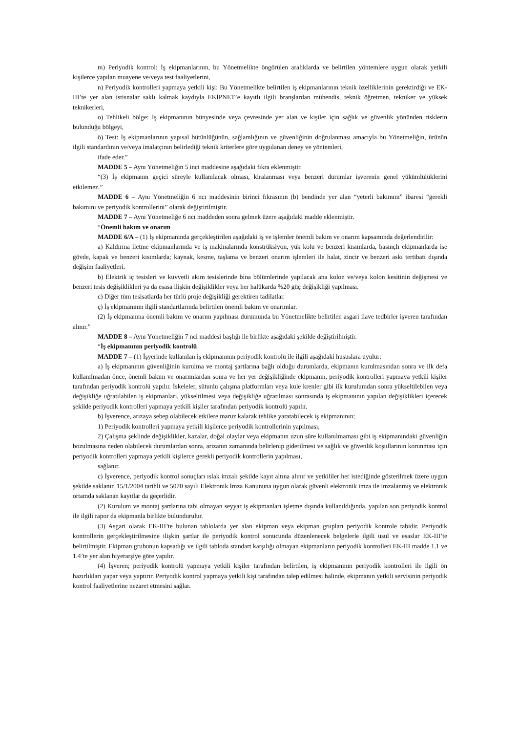m) Periyodik kontrol: İş ekipmanlarının, bu Yönetmelikte öngörülen aralıklarda ve belirtilen yöntemlere uygun olarak yetkili kişilerce yapılan muayene ve/veya test faaliyetlerini,
n) Periyodik kontrolleri yapmaya yetkili kişi: Bu Yönetmelikte belirtilen iş ekipmanlarının teknik özelliklerinin gerektirdiği ve EK-III’te yer alan istisnalar saklı kalmak kaydıyla EKİPNET’e kayıtlı ilgili branşlardan mühendis, teknik öğretmen, tekniker ve yüksek teknikerleri,
o) Tehlikeli bölge: İş ekipmanının bünyesinde veya çevresinde yer alan ve kişiler için sağlık ve güvenlik yönünden risklerin bulunduğu bölgeyi,
ö) Test: İş ekipmanlarının yapısal bütünlüğünün, sağlamlığının ve güvenliğinin doğrulanması amacıyla bu Yönetmeliğin, ürünün ilgili standardının ve/veya imalatçının belirlediği teknik kriterlere göre uygulanan deney ve yöntemleri,
ifade eder.”
MADDE 5 – Aynı Yönetmeliğin 5 inci maddesine aşağıdaki fıkra eklenmiştir.
“(3) İş ekipmanın geçici süreyle kullanılacak olması, kiralanması veya benzeri durumlar işverenin genel yükümlülüklerini etkilemez.”
MADDE 6 – Aynı Yönetmeliğin 6 ncı maddesinin birinci fıkrasının (b) bendinde yer alan “yeterli bakımını” ibaresi “gerekli bakımını ve periyodik kontrollerini” olarak değiştirilmiştir.
MADDE 7 – Aynı Yönetmeliğe 6 ncı maddeden sonra gelmek üzere aşağıdaki madde eklenmiştir.
“Önemli bakım ve onarım
MADDE 6/A – (1) İş ekipmanında gerçekleştirilen aşağıdaki iş ve işlemler önemli bakım ve onarım kapsamında değerlendirilir:
a) Kaldırma iletme ekipmanlarında ve iş makinalarında konstrüksiyon, yük kolu ve benzeri kısımlarda, basınçlı ekipmanlarda ise gövde, kapak ve benzeri kısımlarda; kaynak, kesme, taşlama ve benzeri onarım işlemleri ile halat, zincir ve benzeri askı tertibatı dışında değişim faaliyetleri.
b) Elektrik iç tesisleri ve kuvvetli akım tesislerinde bina bölümlerinde yapılacak ana kolon ve/veya kolon kesitinin değişmesi ve benzeri tesis değişiklikleri ya da esasa ilişkin değişiklikler veya her halükarda %20 güç değişikliği yapılması.
c) Diğer tüm tesisatlarda her türlü proje değişikliği gerektiren tadilatlar.
ç) İş ekipmanının ilgili standartlarında belirtilen önemli bakım ve onarımlar.
(2) İş ekipmanına önemli bakım ve onarım yapılması durumunda bu Yönetmelikte belirtilen asgari ilave tedbirler işveren tarafından alınır.”
MADDE 8 – Aynı Yönetmeliğin 7 nci maddesi başlığı ile birlikte aşağıdaki şekilde değiştirilmiştir.
“İş ekipmanının periyodik kontrolü
MADDE 7 – (1) İşyerinde kullanılan iş ekipmanının periyodik kontrolü ile ilgili aşağıdaki hususlara uyulur:
a) İş ekipmanının güvenliğinin kurulma ve montaj şartlarına bağlı olduğu durumlarda, ekipmanın kurulmasından sonra ve ilk defa kullanılmadan önce, önemli bakım ve onarımlardan sonra ve her yer değişikliğinde ekipmanın, periyodik kontrolleri yapmaya yetkili kişiler tarafından periyodik kontrolü yapılır. İskeleler, sütunlu çalışma platformları veya kule krenler gibi ilk kurulumdan sonra yükseltilebilen veya değişikliğe uğratılabilen iş ekipmanları, yükseltilmesi veya değişikliğe uğratılması sonrasında iş ekipmanının yapılan değişiklikleri içerecek şekilde periyodik kontrolleri yapmaya yetkili kişiler tarafından periyodik kontrolü yapılır.
b) İşverence, arızaya sebep olabilecek etkilere maruz kalarak tehlike yaratabilecek iş ekipmanının;
1) Periyodik kontrolleri yapmaya yetkili kişilerce periyodik kontrollerinin yapılması,
2) Çalışma şeklinde değişiklikler, kazalar, doğal olaylar veya ekipmanın uzun süre kullanılmaması gibi iş ekipmanındaki güvenliğin bozulmasına neden olabilecek durumlardan sonra, arızanın zamanında belirlenip giderilmesi ve sağlık ve güvenlik koşullarının korunması için periyodik kontrolleri yapmaya yetkili kişilerce gerekli periyodik kontrollerin yapılması,
sağlanır.
c) İşverence, periyodik kontrol sonuçları ıslak imzalı şekilde kayıt altına alınır ve yetkililer her istediğinde gösterilmek üzere uygun şekilde saklanır. 15/1/2004 tarihli ve 5070 sayılı Elektronik İmza Kanununa uygun olarak güvenli elektronik imza ile imzalanmış ve elektronik ortamda saklanan kayıtlar da geçerlidir.
(2) Kurulum ve montaj şartlarına tabi olmayan seyyar iş ekipmanları işletme dışında kullanıldığında, yapılan son periyodik kontrol ile ilgili rapor da ekipmanla birlikte bulundurulur.
(3) Asgari olarak EK-III’te bulunan tablolarda yer alan ekipman veya ekipman grupları periyodik kontrole tabidir. Periyodik kontrollerin gerçekleştirilmesine ilişkin şartlar ile periyodik kontrol sonucunda düzenlenecek belgelerle ilgili usul ve esaslar EK-III’te belirtilmiştir. Ekipman grubunun kapsadığı ve ilgili tabloda standart karşılığı olmayan ekipmanların periyodik kontrolleri EK-III madde 1.1 ve 1.4’te yer alan hiyerarşiye göre yapılır.
(4) İşveren; periyodik kontrolü yapmaya yetkili kişiler tarafından belirtilen, iş ekipmanının periyodik kontrolleri ile ilgili ön hazırlıkları yapar veya yaptırır. Periyodik kontrol yapmaya yetkili kişi tarafından talep edilmesi halinde, ekipmanın yetkili servisinin periyodik kontrol faaliyetlerine nezaret etmesini sağlar.